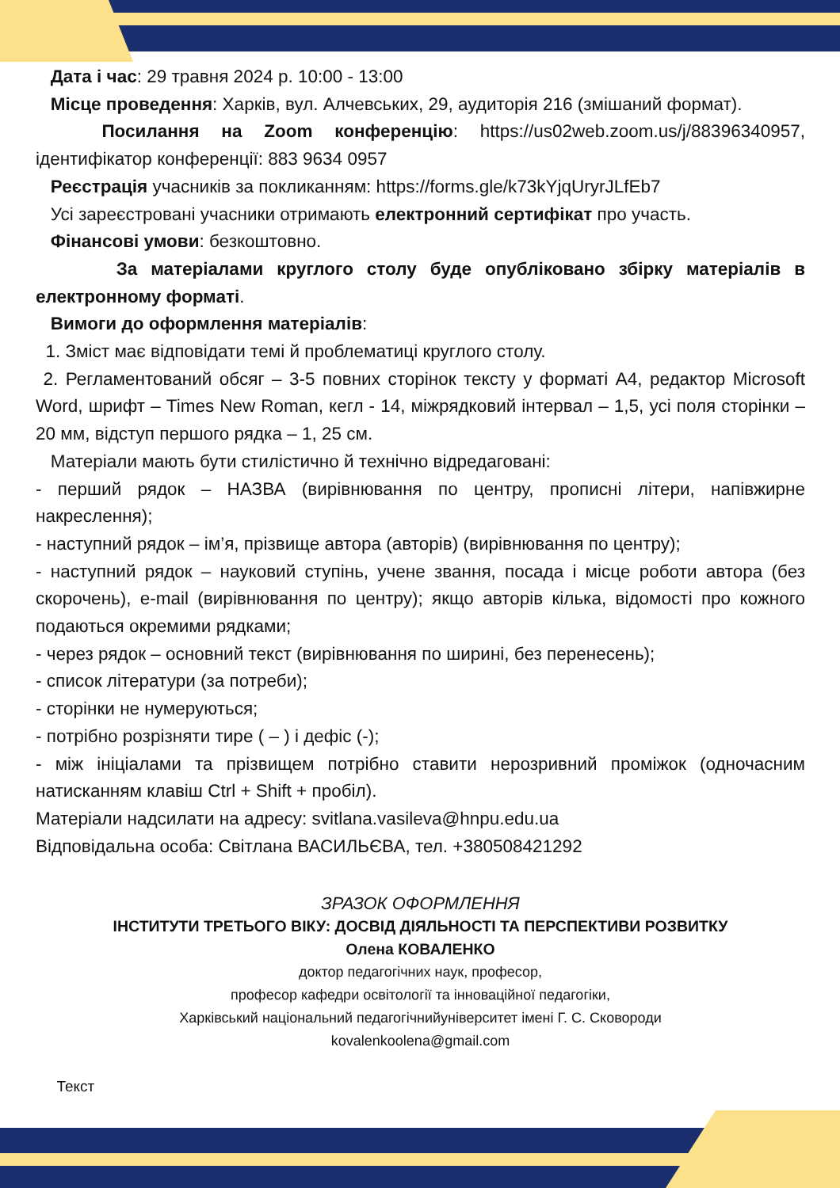Дата і час: 29 травня 2024 р. 10:00 - 13:00
Місце проведення: Харків, вул. Алчевських, 29, аудиторія 216 (змішаний формат).
Посилання на Zoom конференцію: https://us02web.zoom.us/j/88396340957, ідентифікатор конференції: 883 9634 0957
Реєстрація учасників за покликанням: https://forms.gle/k73kYjqUryrJLfEb7
Усі зареєстровані учасники отримають електронний сертифікат про участь.
Фінансові умови: безкоштовно.
За матеріалами круглого столу буде опубліковано збірку матеріалів в електронному форматі.
Вимоги до оформлення матеріалів:
1. Зміст має відповідати темі й проблематиці круглого столу.
2. Регламентований обсяг – 3-5 повних сторінок тексту у форматі А4, редактор Microsoft Word, шрифт – Times New Roman, кегл - 14, міжрядковий інтервал – 1,5, усі поля сторінки – 20 мм, відступ першого рядка – 1, 25 см.
Матеріали мають бути стилістично й технічно відредаговані:
- перший рядок – НАЗВА (вирівнювання по центру, прописні літери, напівжирне накреслення);
- наступний рядок – ім’я, прізвище автора (авторів) (вирівнювання по центру);
- наступний рядок – науковий ступінь, учене звання, посада і місце роботи автора (без скорочень), e-mail (вирівнювання по центру); якщо авторів кілька, відомості про кожного подаються окремими рядками;
- через рядок – основний текст (вирівнювання по ширині, без перенесень);
- список літератури (за потреби);
- сторінки не нумеруються;
- потрібно розрізняти тире ( – ) і дефіс (-);
- між ініціалами та прізвищем потрібно ставити нерозривний проміжок (одночасним натисканням клавіш Ctrl + Shift + пробіл).
Матеріали надсилати на адресу: svitlana.vasileva@hnpu.edu.ua
Відповідальна особа: Світлана ВАСИЛЬЄВА, тел. +380508421292
ЗРАЗОК ОФОРМЛЕННЯ
ІНСТИТУТИ ТРЕТЬОГО ВІКУ: ДОСВІД ДІЯЛЬНОСТІ ТА ПЕРСПЕКТИВИ РОЗВИТКУ
Олена КОВАЛЕНКО
доктор педагогічних наук, професор,
професор кафедри освітології та інноваційної педагогіки,
Харківський національний педагогічнийуніверситет імені Г. С. Сковороди
kovalenkoolena@gmail.com
Текст